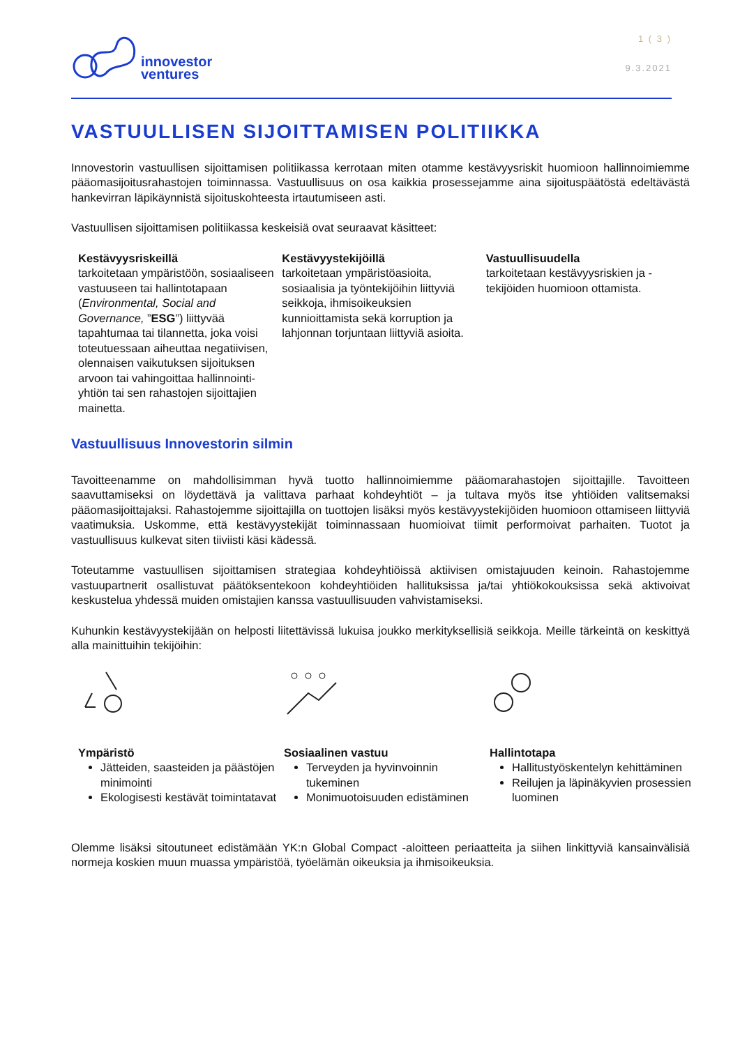innovestor
ventures
1 ( 3 )
9.3.2021
VASTUULLISEN SIJOITTAMISEN POLITIIKKA
Innovestorin vastuullisen sijoittamisen politiikassa kerrotaan miten otamme kestävyysriskit huomioon hallinnoimiemme pääomasijoitusrahastojen toiminnassa. Vastuullisuus on osa kaikkia prosessejamme aina sijoituspäätöstä edeltävästä hankevirran läpikäynnistä sijoituskohteesta irtautumiseen asti.
Vastuullisen sijoittamisen politiikassa keskeisiä ovat seuraavat käsitteet:
Kestävyysriskeillä
tarkoitetaan ympäristöön, sosiaaliseen vastuuseen tai hallintotapaan (Environmental, Social and Governance, ”ESG”) liittyvää tapahtumaa tai tilannetta, joka voisi toteutuessaan aiheuttaa negatiivisen, olennaisen vaikutuksen sijoituksen arvoon tai vahingoittaa hallinnointi-yhtiön tai sen rahastojen sijoittajien mainetta.
Kestävyystekijöillä
tarkoitetaan ympäristöasioita, sosiaalisia ja työntekijöihin liittyviä seikkoja, ihmisoikeuksien kunnioittamista sekä korruption ja lahjonnan torjuntaan liittyviä asioita.
Vastuullisuudella
tarkoitetaan kestävyysriskien ja -tekijöiden huomioon ottamista.
Vastuullisuus Innovestorin silmin
Tavoitteenamme on mahdollisimman hyvä tuotto hallinnoimiemme pääomarahastojen sijoittajille. Tavoitteen saavuttamiseksi on löydettävä ja valittava parhaat kohdeyhtiöt – ja tultava myös itse yhtiöiden valitsemaksi pääomasijoittajaksi. Rahastojemme sijoittajilla on tuottojen lisäksi myös kestävyystekijöiden huomioon ottamiseen liittyviä vaatimuksia. Uskomme, että kestävyystekijät toiminnassaan huomioivat tiimit performoivat parhaiten. Tuotot ja vastuullisuus kulkevat siten tiiviisti käsi kädessä.
Toteutamme vastuullisen sijoittamisen strategiaa kohdeyhtiöissä aktiivisen omistajuuden keinoin. Rahastojemme vastuupartnerit osallistuvat päätöksentekoon kohdeyhtiöiden hallituksissa ja/tai yhtiökokouksissa sekä aktivoivat keskustelua yhdessä muiden omistajien kanssa vastuullisuuden vahvistamiseksi.
Kuhunkin kestävyystekijään on helposti liitettävissä lukuisa joukko merkityksellisiä seikkoja. Meille tärkeintä on keskittyä alla mainittuihin tekijöihin:
Ympäristö
Jätteiden, saasteiden ja päästöjen minimointi
Ekologisesti kestävät toimintatavat
Sosiaalinen vastuu
Terveyden ja hyvinvoinnin tukeminen
Monimuotoisuuden edistäminen
Hallintotapa
Hallitustyöskentelyn kehittäminen
Reilujen ja läpinäkyvien prosessien luominen
Olemme lisäksi sitoutuneet edistämään YK:n Global Compact -aloitteen periaatteita ja siihen linkittyviä kansainvälisiä normeja koskien muun muassa ympäristöä, työelämän oikeuksia ja ihmisoikeuksia.